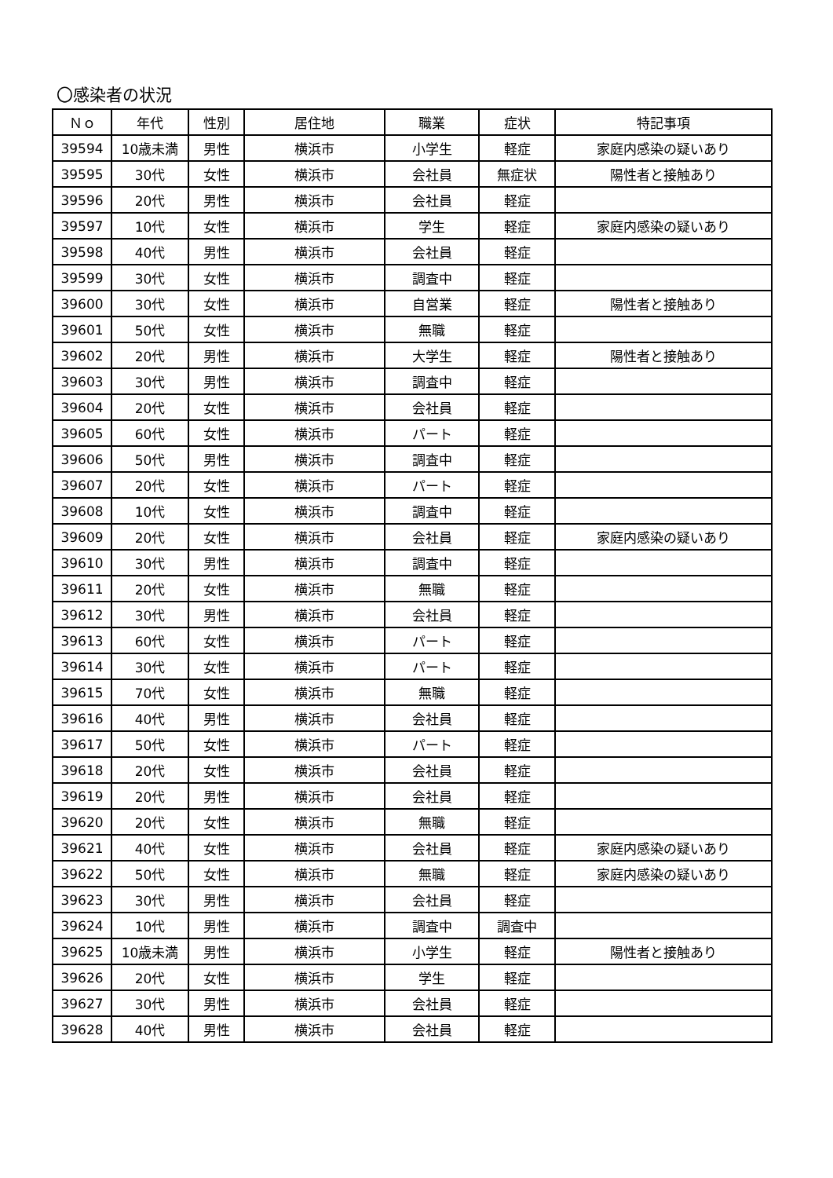〇感染者の状況
| Ｎｏ | 年代 | 性別 | 居住地 | 職業 | 症状 | 特記事項 |
| --- | --- | --- | --- | --- | --- | --- |
| 39594 | 10歳未満 | 男性 | 横浜市 | 小学生 | 軽症 | 家庭内感染の疑いあり |
| 39595 | 30代 | 女性 | 横浜市 | 会社員 | 無症状 | 陽性者と接触あり |
| 39596 | 20代 | 男性 | 横浜市 | 会社員 | 軽症 | |
| 39597 | 10代 | 女性 | 横浜市 | 学生 | 軽症 | 家庭内感染の疑いあり |
| 39598 | 40代 | 男性 | 横浜市 | 会社員 | 軽症 | |
| 39599 | 30代 | 女性 | 横浜市 | 調査中 | 軽症 | |
| 39600 | 30代 | 女性 | 横浜市 | 自営業 | 軽症 | 陽性者と接触あり |
| 39601 | 50代 | 女性 | 横浜市 | 無職 | 軽症 | |
| 39602 | 20代 | 男性 | 横浜市 | 大学生 | 軽症 | 陽性者と接触あり |
| 39603 | 30代 | 男性 | 横浜市 | 調査中 | 軽症 | |
| 39604 | 20代 | 女性 | 横浜市 | 会社員 | 軽症 | |
| 39605 | 60代 | 女性 | 横浜市 | パート | 軽症 | |
| 39606 | 50代 | 男性 | 横浜市 | 調査中 | 軽症 | |
| 39607 | 20代 | 女性 | 横浜市 | パート | 軽症 | |
| 39608 | 10代 | 女性 | 横浜市 | 調査中 | 軽症 | |
| 39609 | 20代 | 女性 | 横浜市 | 会社員 | 軽症 | 家庭内感染の疑いあり |
| 39610 | 30代 | 男性 | 横浜市 | 調査中 | 軽症 | |
| 39611 | 20代 | 女性 | 横浜市 | 無職 | 軽症 | |
| 39612 | 30代 | 男性 | 横浜市 | 会社員 | 軽症 | |
| 39613 | 60代 | 女性 | 横浜市 | パート | 軽症 | |
| 39614 | 30代 | 女性 | 横浜市 | パート | 軽症 | |
| 39615 | 70代 | 女性 | 横浜市 | 無職 | 軽症 | |
| 39616 | 40代 | 男性 | 横浜市 | 会社員 | 軽症 | |
| 39617 | 50代 | 女性 | 横浜市 | パート | 軽症 | |
| 39618 | 20代 | 女性 | 横浜市 | 会社員 | 軽症 | |
| 39619 | 20代 | 男性 | 横浜市 | 会社員 | 軽症 | |
| 39620 | 20代 | 女性 | 横浜市 | 無職 | 軽症 | |
| 39621 | 40代 | 女性 | 横浜市 | 会社員 | 軽症 | 家庭内感染の疑いあり |
| 39622 | 50代 | 女性 | 横浜市 | 無職 | 軽症 | 家庭内感染の疑いあり |
| 39623 | 30代 | 男性 | 横浜市 | 会社員 | 軽症 | |
| 39624 | 10代 | 男性 | 横浜市 | 調査中 | 調査中 | |
| 39625 | 10歳未満 | 男性 | 横浜市 | 小学生 | 軽症 | 陽性者と接触あり |
| 39626 | 20代 | 女性 | 横浜市 | 学生 | 軽症 | |
| 39627 | 30代 | 男性 | 横浜市 | 会社員 | 軽症 | |
| 39628 | 40代 | 男性 | 横浜市 | 会社員 | 軽症 | |